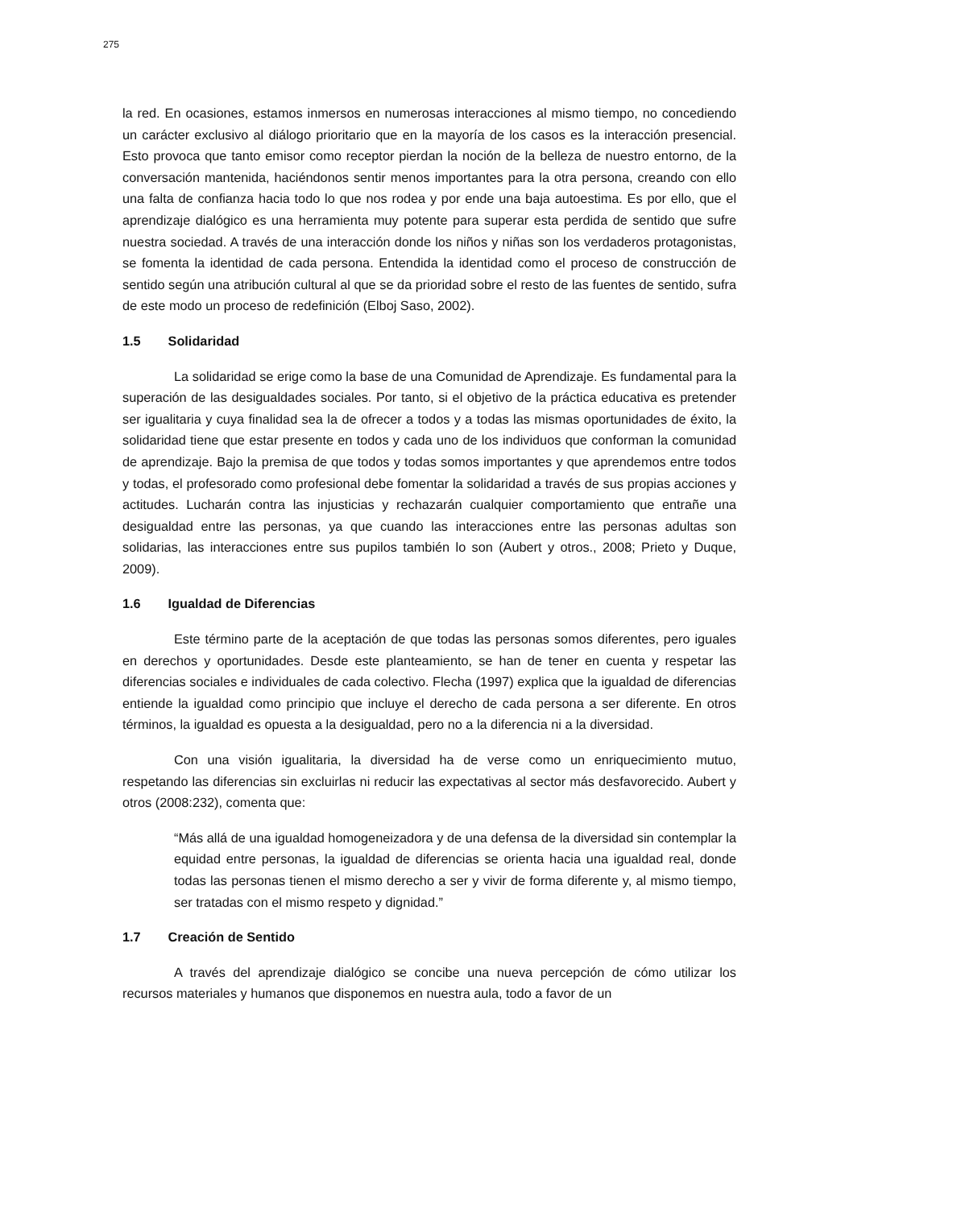275
la red. En ocasiones, estamos inmersos en numerosas interacciones al mismo tiempo, no concediendo un carácter exclusivo al diálogo prioritario que en la mayoría de los casos es la interacción presencial. Esto provoca que tanto emisor como receptor pierdan la noción de la belleza de nuestro entorno, de la conversación mantenida, haciéndonos sentir menos importantes para la otra persona, creando con ello una falta de confianza hacia todo lo que nos rodea y por ende una baja autoestima. Es por ello, que el aprendizaje dialógico es una herramienta muy potente para superar esta perdida de sentido que sufre nuestra sociedad. A través de una interacción donde los niños y niñas son los verdaderos protagonistas, se fomenta la identidad de cada persona. Entendida la identidad como el proceso de construcción de sentido según una atribución cultural al que se da prioridad sobre el resto de las fuentes de sentido, sufra de este modo un proceso de redefinición (Elboj Saso, 2002).
1.5 Solidaridad
La solidaridad se erige como la base de una Comunidad de Aprendizaje. Es fundamental para la superación de las desigualdades sociales. Por tanto, si el objetivo de la práctica educativa es pretender ser igualitaria y cuya finalidad sea la de ofrecer a todos y a todas las mismas oportunidades de éxito, la solidaridad tiene que estar presente en todos y cada uno de los individuos que conforman la comunidad de aprendizaje. Bajo la premisa de que todos y todas somos importantes y que aprendemos entre todos y todas, el profesorado como profesional debe fomentar la solidaridad a través de sus propias acciones y actitudes. Lucharán contra las injusticias y rechazarán cualquier comportamiento que entrañe una desigualdad entre las personas, ya que cuando las interacciones entre las personas adultas son solidarias, las interacciones entre sus pupilos también lo son (Aubert y otros., 2008; Prieto y Duque, 2009).
1.6 Igualdad de Diferencias
Este término parte de la aceptación de que todas las personas somos diferentes, pero iguales en derechos y oportunidades. Desde este planteamiento, se han de tener en cuenta y respetar las diferencias sociales e individuales de cada colectivo. Flecha (1997) explica que la igualdad de diferencias entiende la igualdad como principio que incluye el derecho de cada persona a ser diferente. En otros términos, la igualdad es opuesta a la desigualdad, pero no a la diferencia ni a la diversidad.
Con una visión igualitaria, la diversidad ha de verse como un enriquecimiento mutuo, respetando las diferencias sin excluirlas ni reducir las expectativas al sector más desfavorecido. Aubert y otros (2008:232), comenta que:
“Más allá de una igualdad homogeneizadora y de una defensa de la diversidad sin contemplar la equidad entre personas, la igualdad de diferencias se orienta hacia una igualdad real, donde todas las personas tienen el mismo derecho a ser y vivir de forma diferente y, al mismo tiempo, ser tratadas con el mismo respeto y dignidad.”
1.7 Creación de Sentido
A través del aprendizaje dialógico se concibe una nueva percepción de cómo utilizar los recursos materiales y humanos que disponemos en nuestra aula, todo a favor de un